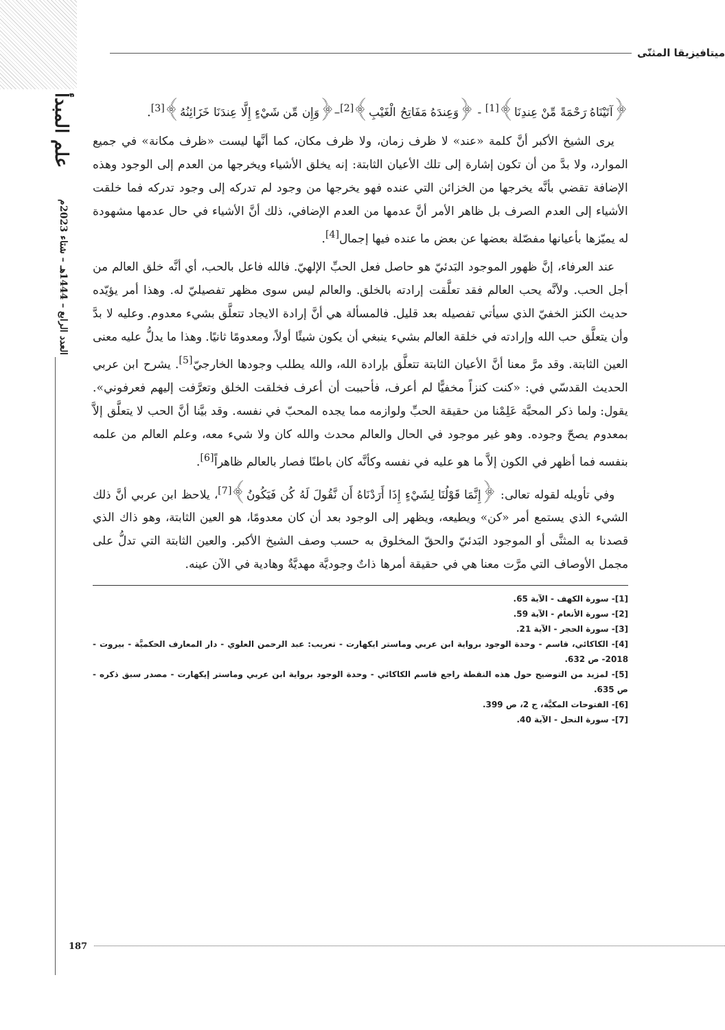علم المبدأ
العدد الرابع – 1444هـ – شتاء 2023م
ميتافيزيقا المثنّى
﴿آتَيْنَاهُ رَحْمَةً مِّنْ عِندِنَا﴾<sup>[1]</sup> - ﴿وَعِندَهُ مَفَاتِحُ الْغَيْبِ﴾<sup>[2]</sup>–﴿وَإِن مِّن شَيْءٍ إِلَّا عِندَنَا خَزَائِنُهُ﴾<sup>[3]</sup>.
يرى الشيخ الأكبر أنَّ كلمة «عند» لا ظرف زمان، ولا ظرف مكان، كما أنَّها ليست «ظرف مكانة» في جميع الموارد، ولا بدَّ من أن تكون إشارة إلى تلك الأعيان الثابتة: إنه يخلق الأشياء ويخرجها من العدم إلى الوجود وهذه الإضافة تقضي بأنَّه يخرجها من الخزائن التي عنده فهو يخرجها من وجود لم تدركه إلى وجود تدركه فما خلقت الأشياء إلى العدم الصرف بل ظاهر الأمر أنَّ عدمها من العدم الإضافي، ذلك أنَّ الأشياء في حال عدمها مشهودة له يميّزها بأعيانها مفصّلة بعضها عن بعض ما عنده فيها إجمال<sup>[4]</sup>.
عند العرفاء، إنَّ ظهور الموجود البَدئيّ هو حاصل فعل الحبِّ الإلهيّ. فالله فاعل بالحب، أي أنَّه خلق العالم من أجل الحب. ولأنَّه يحب العالم فقد تعلَّقت إرادته بالخلق. والعالم ليس سوى مظهر تفصيليّ له. وهذا أمر يؤيّده حديث الكنز الخفيّ الذي سيأتي تفصيله بعد قليل. فالمسألة هي أنَّ إرادة الايجاد تتعلَّق بشيء معدوم. وعليه لا بدَّ وأن يتعلَّق حب الله وإرادته في خلقة العالم بشيء ينبغي أن يكون شيئًا أولاً، ومعدومًا ثانيًا. وهذا ما يدلُّ عليه معنى العين الثابتة. وقد مرَّ معنا أنَّ الأعيان الثابتة تتعلَّق بإرادة الله، والله يطلب وجودها الخارجيّ<sup>[5]</sup>. يشرح ابن عربي الحديث القدسّي في: «كنت كنزاً مخفيًّا لم أعرف، فأحببت أن أعرف فخلقت الخلق وتعرَّفت إليهم فعرفوني». يقول: ولما ذكر المحبَّة عَلِمْنا من حقيقة الحبِّ ولوازمه مما يجده المحبّ في نفسه. وقد بيَّنا أنَّ الحب لا يتعلَّق إلاَّ بمعدوم يصحّ وجوده. وهو غير موجود في الحال والعالم محدث والله كان ولا شيء معه، وعلم العالم من علمه بنفسه فما أظهر في الكون إلاَّ ما هو عليه في نفسه وكأنَّه كان باطنًا فصار بالعالم ظاهراً<sup>[6]</sup>.
وفي تأويله لقوله تعالى: ﴿إِنَّمَا قَوْلُنَا لِشَيْءٍ إِذَا أَرَدْنَاهُ أَن نَّقُولَ لَهُ كُن فَيَكُونُ﴾<sup>[7]</sup>، يلاحظ ابن عربي أنَّ ذلك الشيء الذي يستمع أمر «كن» ويطيعه، ويظهر إلى الوجود بعد أن كان معدومًا، هو العين الثابتة، وهو ذاك الذي قصدنا به المثنَّى أو الموجود البَدئيّ والحقّ المخلوق به حسب وصف الشيخ الأكبر. والعين الثابتة التي تدلُّ على مجمل الأوصاف التي مرَّت معنا هي في حقيقة أمرها ذاتٌ وجوديَّة مهديَّةٌ وهادية في الآن عينه.
[1]- سورة الكهف - الآية 65.
[2]- سورة الأنعام - الآية 59.
[3]- سورة الحجر - الآية 21.
[4]- الكاكائي، قاسم - وحدة الوجود برواية ابن عربي وماستر ايكهارت - تعريب: عبد الرحمن العلوي - دار المعارف الحكميَّة - بيروت - 2018- ص 632.
[5]- لمزيد من التوضيح حول هذه النقطة راجع قاسم الكاكائي - وحدة الوجود برواية ابن عربي وماستر إيكهارت - مصدر سبق ذكره - ص 635.
[6]- الفتوحات المكيَّة، ج 2، ص 399.
[7]- سورة النحل - الآية 40.
187